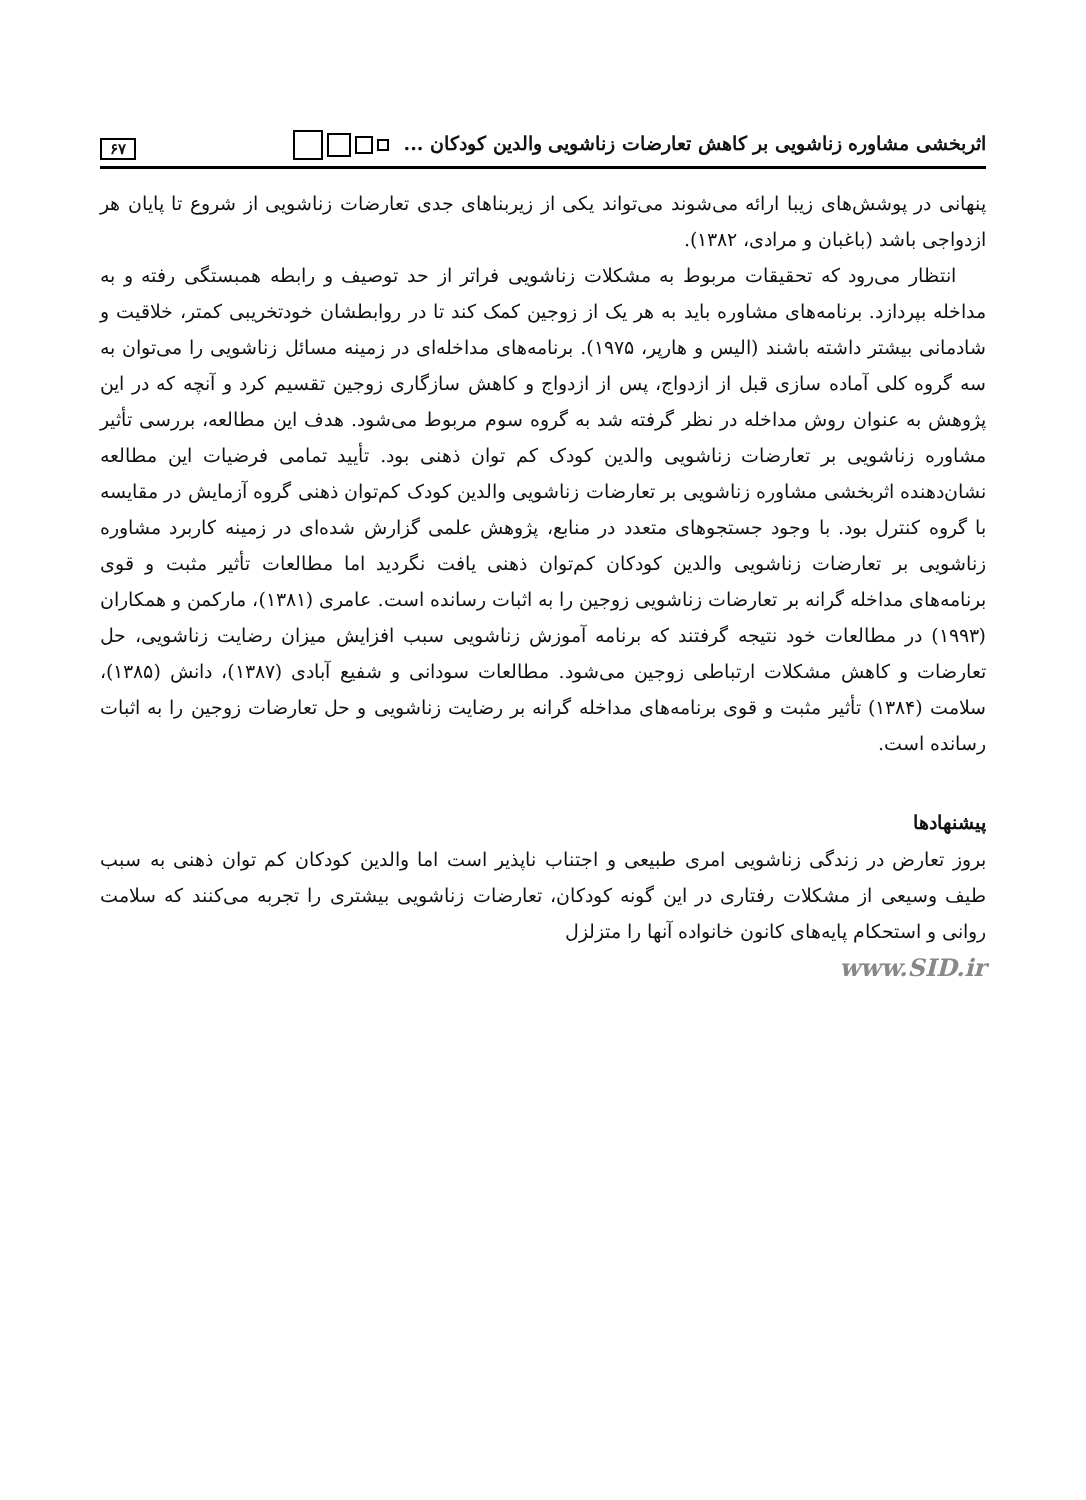اثربخشی مشاوره زناشویی بر کاهش تعارضات زناشویی والدین کودکان ... ۶۷
پنهانی در پوشش‌های زیبا ارائه می‌شوند می‌تواند یکی از زیربناهای جدی تعارضات زناشویی از شروع تا پایان هر ازدواجی باشد (باغبان و مرادی، ۱۳۸۲).
انتظار می‌رود که تحقیقات مربوط به مشکلات زناشویی فراتر از حد توصیف و رابطه همبستگی رفته و به مداخله بپردازد. برنامه‌های مشاوره باید به هر یک از زوجین کمک کند تا در روابطشان خودتخریبی کمتر، خلاقیت و شادمانی بیشتر داشته باشند (الیس و هارپر، ۱۹۷۵). برنامه‌های مداخله‌ای در زمینه مسائل زناشویی را می‌توان به سه گروه کلی آماده سازی قبل از ازدواج، پس از ازدواج و کاهش سازگاری زوجین تقسیم کرد و آنچه که در این پژوهش به عنوان روش مداخله در نظر گرفته شد به گروه سوم مربوط می‌شود. هدف این مطالعه، بررسی تأثیر مشاوره زناشویی بر تعارضات زناشویی والدین کودک کم توان ذهنی بود. تأیید تمامی فرضیات این مطالعه نشان‌دهنده اثربخشی مشاوره زناشویی بر تعارضات زناشویی والدین کودک کم‌توان ذهنی گروه آزمایش در مقایسه با گروه کنترل بود. با وجود جستجوهای متعدد در منابع، پژوهش علمی گزارش شده‌ای در زمینه کاربرد مشاوره زناشویی بر تعارضات زناشویی والدین کودکان کم‌توان ذهنی یافت نگردید اما مطالعات تأثیر مثبت و قوی برنامه‌های مداخله گرانه بر تعارضات زناشویی زوجین را به اثبات رسانده است. عامری (۱۳۸۱)، مارکمن و همکاران (۱۹۹۳) در مطالعات خود نتیجه گرفتند که برنامه آموزش زناشویی سبب افزایش میزان رضایت زناشویی، حل تعارضات و کاهش مشکلات ارتباطی زوجین می‌شود. مطالعات سودانی و شفیع آبادی (۱۳۸۷)، دانش (۱۳۸۵)، سلامت (۱۳۸۴) تأثیر مثبت و قوی برنامه‌های مداخله گرانه بر رضایت زناشویی و حل تعارضات زوجین را به اثبات رسانده است.
پیشنهادها
بروز تعارض در زندگی زناشویی امری طبیعی و اجتناب ناپذیر است اما والدین کودکان کم توان ذهنی به سبب طیف وسیعی از مشکلات رفتاری در این گونه کودکان، تعارضات زناشویی بیشتری را تجربه می‌کنند که سلامت روانی و استحکام پایه‌های کانون خانواده آنها را متزلزل
www.SID.ir